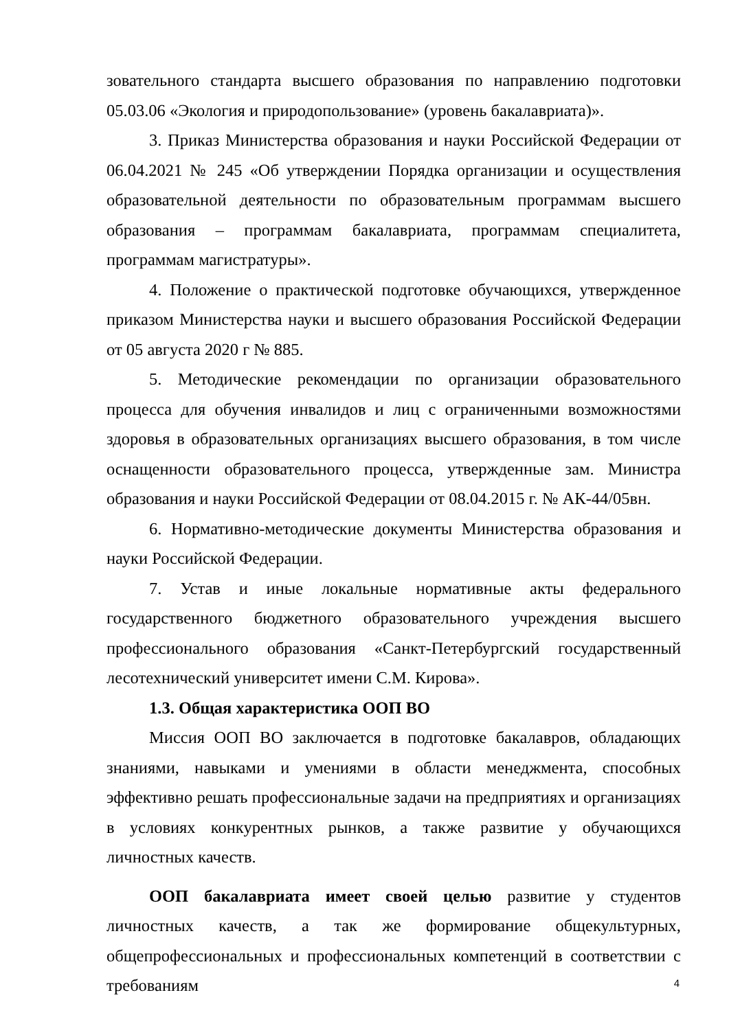зовательного стандарта высшего образования по направлению подготовки 05.03.06 «Экология и природопользование» (уровень бакалавриата)».
3. Приказ Министерства образования и науки Российской Федерации от 06.04.2021 № 245 «Об утверждении Порядка организации и осуществления образовательной деятельности по образовательным программам высшего образования – программам бакалавриата, программам специалитета, программам магистратуры».
4. Положение о практической подготовке обучающихся, утвержденное приказом Министерства науки и высшего образования Российской Федерации от 05 августа 2020 г № 885.
5. Методические рекомендации по организации образовательного процесса для обучения инвалидов и лиц с ограниченными возможностями здоровья в образовательных организациях высшего образования, в том числе оснащенности образовательного процесса, утвержденные зам. Министра образования и науки Российской Федерации от 08.04.2015 г. № АК-44/05вн.
6. Нормативно-методические документы Министерства образования и науки Российской Федерации.
7. Устав и иные локальные нормативные акты федерального государственного бюджетного образовательного учреждения высшего профессионального образования «Санкт-Петербургский государственный лесотехнический университет имени С.М. Кирова».
1.3. Общая характеристика ООП ВО
Миссия ООП ВО заключается в подготовке бакалавров, обладающих знаниями, навыками и умениями в области менеджмента, способных эффективно решать профессиональные задачи на предприятиях и организациях в условиях конкурентных рынков, а также развитие у обучающихся личностных качеств.
ООП бакалавриата имеет своей целью развитие у студентов личностных качеств, а так же формирование общекультурных, общепрофессиональных и профессиональных компетенций в соответствии с требованиям
4